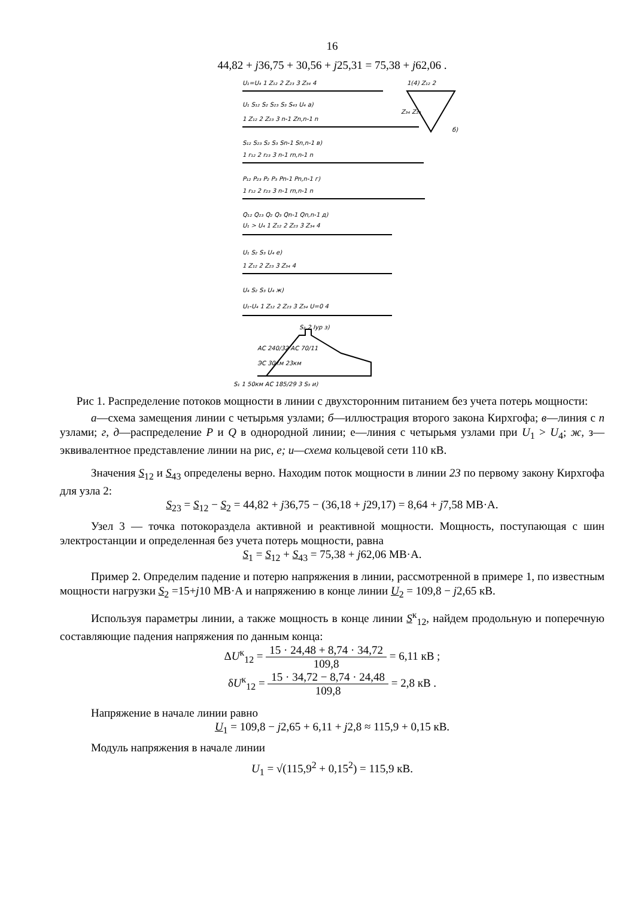16
44,82 + j36,75 + 30,56 + j25,31 = 75,38 + j62,06 .
U₁=U₄ 1 Z₁₂ 2 Z₂₃ 3 Z₃₄ 4
U₁ S₁₂ S₂ S₂₃ S₃ S₄₃ U₄ а)
1(4) Z₁₂ 2
Z₃₄ Z₂₃
б)
1 Z₁₂ 2 Z₂₃ 3 n-1 Zn,n-1 n
S₁₂ S₂₃ S₂ S₃ Sn-1 Sn,n-1 в)
1 r₁₂ 2 r₂₃ 3 n-1 rn,n-1 n
P₁₂ P₂₃ P₂ P₃ Pn-1 Pn,n-1 г)
1 r₁₂ 2 r₂₃ 3 n-1 rn,n-1 n
Q₁₂ Q₂₃ Q₂ Q₃ Qn-1 Qn,n-1 д)
U₁ > U₄ 1 Z₁₂ 2 Z₂₃ 3 Z₃₄ 4
U₁ S₂ S₃ U₄ е)
1 Z₁₂ 2 Z₂₃ 3 Z₃₄ 4
U₄ S₂ S₃ U₄ ж)
U₁-U₄ 1 Z₁₂ 2 Z₂₃ 3 Z₃₄ U=0 4
S₂ 2 Iур з)
АС 240/32 АС 70/11
ЭС 30км 23км
S₁ 1 50км АС 185/29 3 S₃ и)
Рис 1. Распределение потоков мощности в линии с двухсторонним питанием без учета потерь мощности:
а—схема замещения линии с четырьмя узлами; б—иллюстрация второго закона Кирхгофа; в—линия с n узлами; г, д—распределение P и Q в однородной линии; е—линия с четырьмя узлами при U<sub>1</sub> > U<sub>4</sub>; ж, з—эквивалентное представление линии на рис, е; и—схема кольцевой сети 110 кВ.
Значения S<sub>12</sub> и S<sub>43</sub> определены верно. Находим поток мощности в линии 23 по первому закону Кирхгофа для узла 2:
S<sub>23</sub> = S<sub>12</sub> − S<sub>2</sub> = 44,82 + j36,75 − (36,18 + j29,17) = 8,64 + j7,58 МВ·А.
Узел 3 — точка потокораздела активной и реактивной мощности. Мощность, поступающая с шин электростанции и определенная без учета потерь мощности, равна
S<sub>1</sub> = S<sub>12</sub> + S<sub>43</sub> = 75,38 + j62,06 МВ·А.
Пример 2. Определим падение и потерю напряжения в линии, рассмотренной в примере 1, по известным мощности нагрузки S<sub>2</sub> =15+j10 МВ·А и напряжению в конце линии U<sub>2</sub> = 109,8 − j2,65 кВ.
Используя параметры линии, а также мощность в конце линии S<sup>к</sup><sub>12</sub>, найдем продольную и поперечную составляющие падения напряжения по данным конца:
ΔU<sup>к</sup><sub>12</sub> = 15 · 24,48 + 8,74 · 34,72 109,8 = 6,11 кВ ;
δU<sup>к</sup><sub>12</sub> = 15 · 34,72 − 8,74 · 24,48 109,8 = 2,8 кВ .
Напряжение в начале линии равно
U<sub>1</sub> = 109,8 − j2,65 + 6,11 + j2,8 ≈ 115,9 + 0,15 кВ.
Модуль напряжения в начале линии
U<sub>1</sub> = √(115,9<sup>2</sup> + 0,15<sup>2</sup>) = 115,9 кВ.